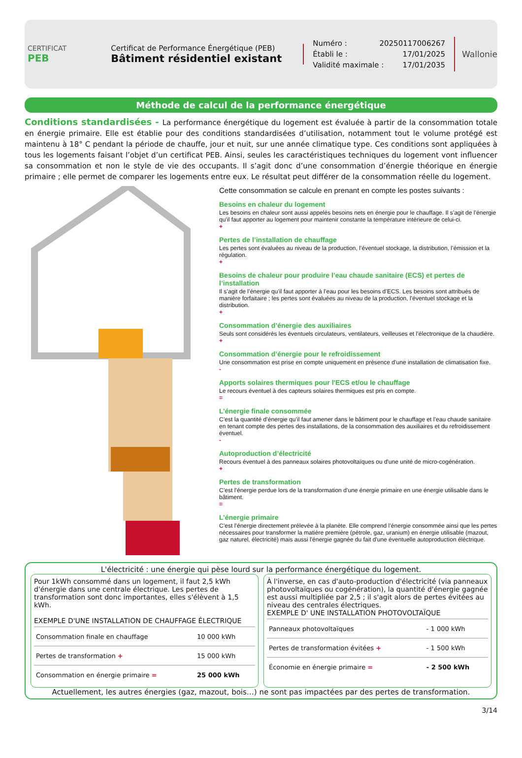CERTIFICAT
PEB
Certificat de Performance Énergétique (PEB)
Bâtiment résidentiel existant
Numéro : 20250117006267
Établi le : 17/01/2025
Validité maximale : 17/01/2035
Wallonie
Méthode de calcul de la performance énergétique
Conditions standardisées - La performance énergétique du logement est évaluée à partir de la consommation totale en énergie primaire. Elle est établie pour des conditions standardisées d’utilisation, notamment tout le volume protégé est maintenu à 18° C pendant la période de chauffe, jour et nuit, sur une année climatique type. Ces conditions sont appliquées à tous les logements faisant l’objet d’un certificat PEB. Ainsi, seules les caractéristiques techniques du logement vont influencer sa consommation et non le style de vie des occupants. Il s’agit donc d’une consommation d’énergie théorique en énergie primaire ; elle permet de comparer les logements entre eux. Le résultat peut différer de la consommation réelle du logement.
Cette consommation se calcule en prenant en compte les postes suivants :
Besoins en chaleur du logement
Les besoins en chaleur sont aussi appelés besoins nets en énergie pour le chauffage. Il s’agit de l’énergie qu’il faut apporter au logement pour maintenir constante la température intérieure de celui-ci.
+
Pertes de l’installation de chauffage
Les pertes sont évaluées au niveau de la production, l’éventuel stockage, la distribution, l’émission et la régulation.
+
Besoins de chaleur pour produire l’eau chaude sanitaire (ECS) et pertes de l’installation
Il s’agit de l’énergie qu’il faut apporter à l’eau pour les besoins d’ECS. Les besoins sont attribués de manière forfaitaire ; les pertes sont évaluées au niveau de la production, l’éventuel stockage et la distribution.
+
Consommation d’énergie des auxiliaires
Seuls sont considérés les éventuels circulateurs, ventilateurs, veilleuses et l’électronique de la chaudière.
+
Consommation d’énergie pour le refroidissement
Une consommation est prise en compte uniquement en présence d’une installation de climatisation fixe.
-
Apports solaires thermiques pour l'ECS et/ou le chauffage
Le recours éventuel à des capteurs solaires thermiques est pris en compte.
=
L’énergie finale consommée
C’est la quantité d’énergie qu’il faut amener dans le bâtiment pour le chauffage et l’eau chaude sanitaire en tenant compte des pertes des installations, de la consommation des auxiliaires et du refroidissement éventuel.
-
Autoproduction d’électricité
Recours éventuel à des panneaux solaires photovoltaïques ou d'une unité de micro-cogénération.
+
Pertes de transformation
C’est l’énergie perdue lors de la transformation d’une énergie primaire en une énergie utilisable dans le bâtiment.
=
L’énergie primaire
C’est l’énergie directement prélevée à la planète. Elle comprend l’énergie consommée ainsi que les pertes nécessaires pour transformer la matière première (pétrole, gaz, uranium) en énergie utilisable (mazout, gaz naturel, électricité) mais aussi l'énergie gagnée du fait d'une éventuelle autoproduction éléctrique.
L'électricité : une énergie qui pèse lourd sur la performance énergétique du logement.
Pour 1kWh consommé dans un logement, il faut 2,5 kWh d'énergie dans une centrale électrique. Les pertes de transformation sont donc importantes, elles s'élèvent à 1,5 kWh.
EXEMPLE D'UNE INSTALLATION DE CHAUFFAGE ÉLECTRIQUE
| Consommation finale en chauffage | 10 000 kWh |
| Pertes de transformation + | 15 000 kWh |
| Consommation en énergie primaire = | 25 000 kWh |
À l'inverse, en cas d'auto-production d'électricité (via panneaux photovoltaïques ou cogénération), la quantité d'énergie gagnée est aussi multipliée par 2,5 ; il s'agit alors de pertes évitées au niveau des centrales électriques.
EXEMPLE D' UNE INSTALLATION PHOTOVOLTAÏQUE
| Panneaux photovoltaïques | - 1 000 kWh |
| Pertes de transformation évitées + | - 1 500 kWh |
| Économie en énergie primaire = | - 2 500 kWh |
Actuellement, les autres énergies (gaz, mazout, bois…) ne sont pas impactées par des pertes de transformation.
3/14